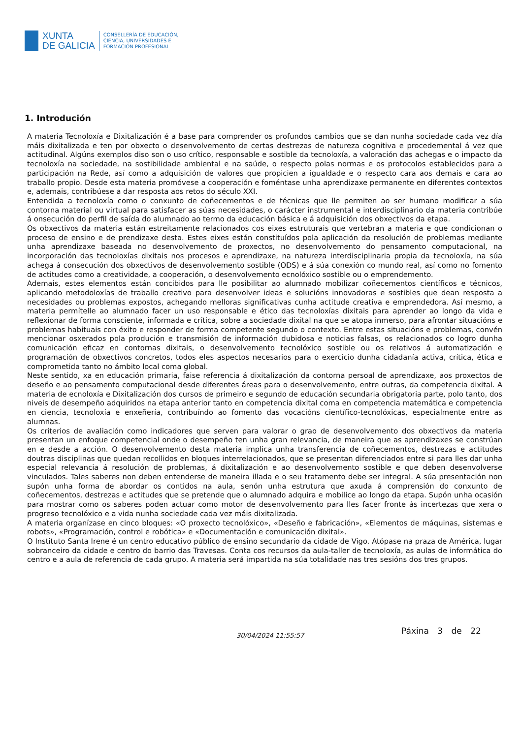XUNTA
DE GALICIA
CONSELLERÍA DE EDUCACIÓN,
CIENCIA, UNIVERSIDADES E
FORMACIÓN PROFESIONAL
1. Introdución
A materia Tecnoloxía e Dixitalización é a base para comprender os profundos cambios que se dan nunha sociedade cada vez día máis dixitalizada e ten por obxecto o desenvolvemento de certas destrezas de natureza cognitiva e procedemental á vez que actitudinal. Algúns exemplos diso son o uso crítico, responsable e sostible da tecnoloxía, a valoración das achegas e o impacto da tecnoloxía na sociedade, na sostibilidade ambiental e na saúde, o respecto polas normas e os protocolos establecidos para a participación na Rede, así como a adquisición de valores que propicien a igualdade e o respecto cara aos demais e cara ao traballo propio. Desde esta materia promóvese a cooperación e foméntase unha aprendizaxe permanente en diferentes contextos e, ademais, contribúese a dar resposta aos retos do século XXI.
Entendida a tecnoloxía como o conxunto de coñecementos e de técnicas que lle permiten ao ser humano modificar a súa contorna material ou virtual para satisfacer as súas necesidades, o carácter instrumental e interdisciplinario da materia contribúe á onsecución do perfil de saída do alumnado ao termo da educación básica e á adquisición dos obxectivos da etapa.
Os obxectivos da materia están estreitamente relacionados cos eixes estruturais que vertebran a materia e que condicionan o proceso de ensino e de prendizaxe desta. Estes eixes están constituídos pola aplicación da resolución de problemas mediante unha aprendizaxe baseada no desenvolvemento de proxectos, no desenvolvemento do pensamento computacional, na incorporación das tecnoloxías dixitais nos procesos e aprendizaxe, na natureza interdisciplinaria propia da tecnoloxía, na súa achega á consecución dos obxectivos de desenvolvemento sostible (ODS) e á súa conexión co mundo real, así como no fomento de actitudes como a creatividade, a cooperación, o desenvolvemento ecnolóxico sostible ou o emprendemento.
Ademais, estes elementos están concibidos para lle posibilitar ao alumnado mobilizar coñecementos científicos e técnicos, aplicando metodoloxías de traballo creativo para desenvolver ideas e solucións innovadoras e sostibles que dean resposta a necesidades ou problemas expostos, achegando melloras significativas cunha actitude creativa e emprendedora. Así mesmo, a materia permítelle ao alumnado facer un uso responsable e ético das tecnoloxías dixitais para aprender ao longo da vida e reflexionar de forma consciente, informada e crítica, sobre a sociedade dixital na que se atopa inmerso, para afrontar situacións e problemas habituais con éxito e responder de forma competente segundo o contexto. Entre estas situacións e problemas, convén mencionar osxerados pola produción e transmisión de información dubidosa e noticias falsas, os relacionados co logro dunha comunicación eficaz en contornas dixitais, o desenvolvemento tecnolóxico sostible ou os relativos á automatización e programación de obxectivos concretos, todos eles aspectos necesarios para o exercicio dunha cidadanía activa, crítica, ética e comprometida tanto no ámbito local coma global.
Neste sentido, xa en educación primaria, faise referencia á dixitalización da contorna persoal de aprendizaxe, aos proxectos de deseño e ao pensamento computacional desde diferentes áreas para o desenvolvemento, entre outras, da competencia dixital. A materia de ecnoloxía e Dixitalización dos cursos de primeiro e segundo de educación secundaria obrigatoria parte, polo tanto, dos niveis de desempeño adquiridos na etapa anterior tanto en competencia dixital coma en competencia matemática e competencia en ciencia, tecnoloxía e enxeñería, contribuíndo ao fomento das vocacións científico-tecnolóxicas, especialmente entre as alumnas.
Os criterios de avaliación como indicadores que serven para valorar o grao de desenvolvemento dos obxectivos da materia presentan un enfoque competencial onde o desempeño ten unha gran relevancia, de maneira que as aprendizaxes se constrúan en e desde a acción. O desenvolvemento desta materia implica unha transferencia de coñecementos, destrezas e actitudes doutras disciplinas que quedan recollidos en bloques interrelacionados, que se presentan diferenciados entre si para lles dar unha especial relevancia á resolución de problemas, á dixitalización e ao desenvolvemento sostible e que deben desenvolverse vinculados. Tales saberes non deben entenderse de maneira illada e o seu tratamento debe ser integral. A súa presentación non supón unha forma de abordar os contidos na aula, senón unha estrutura que axuda á comprensión do conxunto de coñecementos, destrezas e actitudes que se pretende que o alumnado adquira e mobilice ao longo da etapa. Supón unha ocasión para mostrar como os saberes poden actuar como motor de desenvolvemento para lles facer fronte ás incertezas que xera o progreso tecnolóxico e a vida nunha sociedade cada vez máis dixitalizada.
A materia organízase en cinco bloques: «O proxecto tecnolóxico», «Deseño e fabricación», «Elementos de máquinas, sistemas e robots», «Programación, control e robótica» e «Documentación e comunicación dixital».
O Instituto Santa Irene é un centro educativo público de ensino secundario da cidade de Vigo. Atópase na praza de América, lugar sobranceiro da cidade e centro do barrio das Travesas. Conta cos recursos da aula-taller de tecnoloxía, as aulas de informática do centro e a aula de referencia de cada grupo. A materia será impartida na súa totalidade nas tres sesións dos tres grupos.
Páxina 3 de 22 30/04/2024 11:55:57